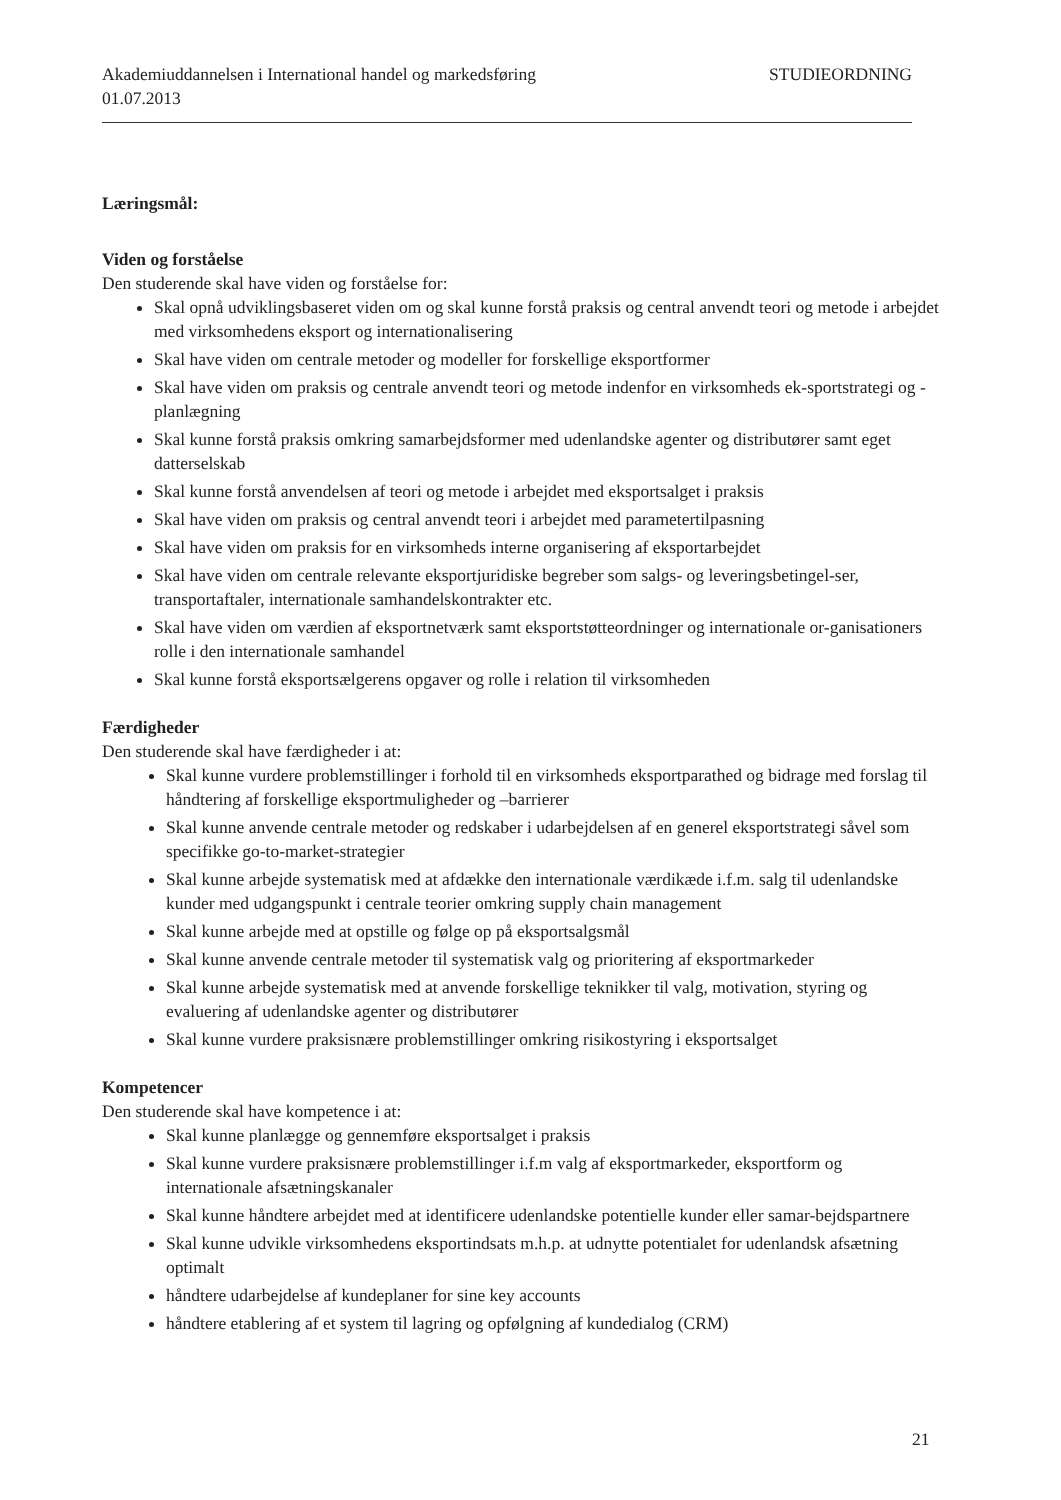Akademiuddannelsen i International handel og markedsføring STUDIEORDNING
01.07.2013
Læringsmål:
Viden og forståelse
Den studerende skal have viden og forståelse for:
Skal opnå udviklingsbaseret viden om og skal kunne forstå praksis og central anvendt teori og metode i arbejdet med virksomhedens eksport og internationalisering
Skal have viden om centrale metoder og modeller for forskellige eksportformer
Skal have viden om praksis og centrale anvendt teori og metode indenfor en virksomheds ek-sportstrategi og -planlægning
Skal kunne forstå praksis omkring samarbejdsformer med udenlandske agenter og distributører samt eget datterselskab
Skal kunne forstå anvendelsen af teori og metode i arbejdet med eksportsalget i praksis
Skal have viden om praksis og central anvendt teori i arbejdet med parametertilpasning
Skal have viden om praksis for en virksomheds interne organisering af eksportarbejdet
Skal have viden om centrale relevante eksportjuridiske begreber som salgs- og leveringsbetingel-ser, transportaftaler, internationale samhandelskontrakter etc.
Skal have viden om værdien af eksportnetværk samt eksportstøtteordninger og internationale or-ganisationers rolle i den internationale samhandel
Skal kunne forstå eksportsælgerens opgaver og rolle i relation til virksomheden
Færdigheder
Den studerende skal have færdigheder i at:
Skal kunne vurdere problemstillinger i forhold til en virksomheds eksportparathed og bidrage med forslag til håndtering af forskellige eksportmuligheder og –barrierer
Skal kunne anvende centrale metoder og redskaber i udarbejdelsen af en generel eksportstrategi såvel som specifikke go-to-market-strategier
Skal kunne arbejde systematisk med at afdække den internationale værdikæde i.f.m. salg til udenlandske kunder med udgangspunkt i centrale teorier omkring supply chain management
Skal kunne arbejde med at opstille og følge op på eksportsalgsmål
Skal kunne anvende centrale metoder til systematisk valg og prioritering af eksportmarkeder
Skal kunne arbejde systematisk med at anvende forskellige teknikker til valg, motivation, styring og evaluering af udenlandske agenter og distributører
Skal kunne vurdere praksisnære problemstillinger omkring risikostyring i eksportsalget
Kompetencer
Den studerende skal have kompetence i at:
Skal kunne planlægge og gennemføre eksportsalget i praksis
Skal kunne vurdere praksisnære problemstillinger i.f.m valg af eksportmarkeder, eksportform og internationale afsætningskanaler
Skal kunne håndtere arbejdet med at identificere udenlandske potentielle kunder eller samar-bejdspartnere
Skal kunne udvikle virksomhedens eksportindsats m.h.p. at udnytte potentialet for udenlandsk afsætning optimalt
håndtere udarbejdelse af kundeplaner for sine key accounts
håndtere etablering af et system til lagring og opfølgning af kundedialog (CRM)
21